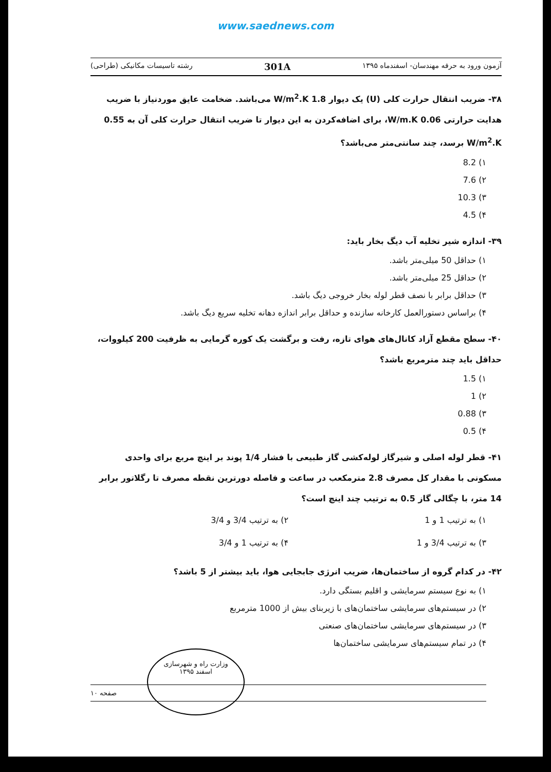www.saednews.com
آزمون ورود به حرفه مهندسان- اسفندماه ۱۳۹۵ 301A رشته تاسیسات مکانیکی (طراحی)
۳۸- ضریب انتقال حرارت کلی (U) یک دیوار 1.8 W/m<sup>2</sup>.K می‌باشد. ضخامت عایق موردنیاز با ضریب هدایت حرارتی 0.06 W/m.K، برای اضافه‌کردن به این دیوار تا ضریب انتقال حرارت کلی آن به 0.55 W/m<sup>2</sup>.K برسد، چند سانتی‌متر می‌باشد؟
۱) 8.2
۲) 7.6
۳) 10.3
۴) 4.5
۳۹- اندازه شیر تخلیه آب دیگ بخار باید:
۱) حداقل 50 میلی‌متر باشد.
۲) حداقل 25 میلی‌متر باشد.
۳) حداقل برابر با نصف قطر لوله بخار خروجی دیگ باشد.
۴) براساس دستورالعمل کارخانه سازنده و حداقل برابر اندازه دهانه تخلیه سریع دیگ باشد.
۴۰- سطح مقطع آزاد کانال‌های هوای تازه، رفت و برگشت یک کوره گرمایی به ظرفیت 200 کیلووات، حداقل باید چند مترمربع باشد؟
۱) 1.5
۲) 1
۳) 0.88
۴) 0.5
۴۱- قطر لوله اصلی و شیرگاز لوله‌کشی گاز طبیعی با فشار 1/4 پوند بر اینچ مربع برای واحدی مسکونی با مقدار کل مصرف 2.8 مترمکعب در ساعت و فاصله دورترین نقطه مصرف تا رگلاتور برابر 14 متر، با چگالی گاز 0.5 به ترتیب چند اینچ است؟
۱) به ترتیب 1 و 1 ۲) به ترتیب 3/4 و 3/4
۳) به ترتیب 3/4 و 1 ۴) به ترتیب 1 و 3/4
۴۲- در کدام گروه از ساختمان‌ها، ضریب انرژی جابجایی هوا، باید بیشتر از 5 باشد؟
۱) به نوع سیستم سرمایشی و اقلیم بستگی دارد.
۲) در سیستم‌های سرمایشی ساختمان‌های با زیربنای بیش از 1000 مترمربع
۳) در سیستم‌های سرمایشی ساختمان‌های صنعتی
۴) در تمام سیستم‌های سرمایشی ساختمان‌ها
وزارت راه و شهرسازی
اسفند ۱۳۹۵
صفحه ۱۰